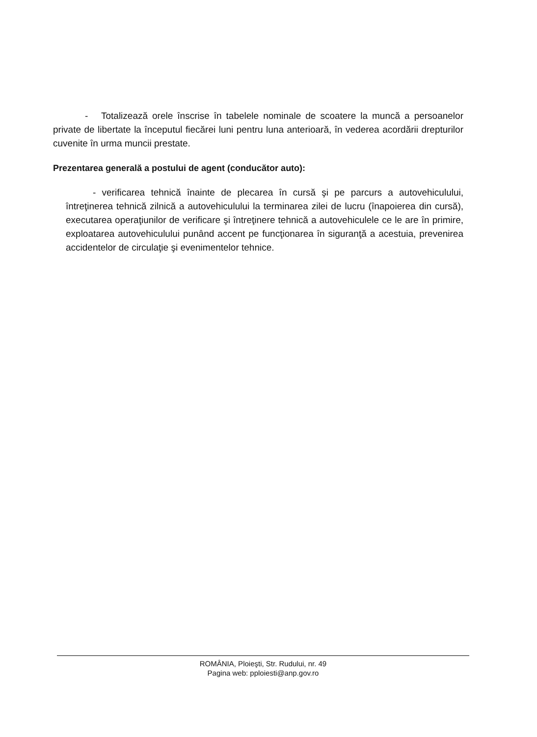- Totalizează orele înscrise în tabelele nominale de scoatere la muncă a persoanelor private de libertate la începutul fiecărei luni pentru luna anterioară, în vederea acordării drepturilor cuvenite în urma muncii prestate.
Prezentarea generală a postului de agent (conducător auto):
- verificarea tehnică înainte de plecarea în cursă şi pe parcurs a autovehiculului, întreţinerea tehnică zilnică a autovehiculului la terminarea zilei de lucru (înapoierea din cursă), executarea operaţiunilor de verificare şi întreţinere tehnică a autovehiculele ce le are în primire, exploatarea autovehiculului punând accent pe funcţionarea în siguranţă a acestuia, prevenirea accidentelor de circulaţie şi evenimentelor tehnice.
ROMÂNIA, Ploieşti, Str. Rudului, nr. 49
Pagina web: pploiesti@anp.gov.ro